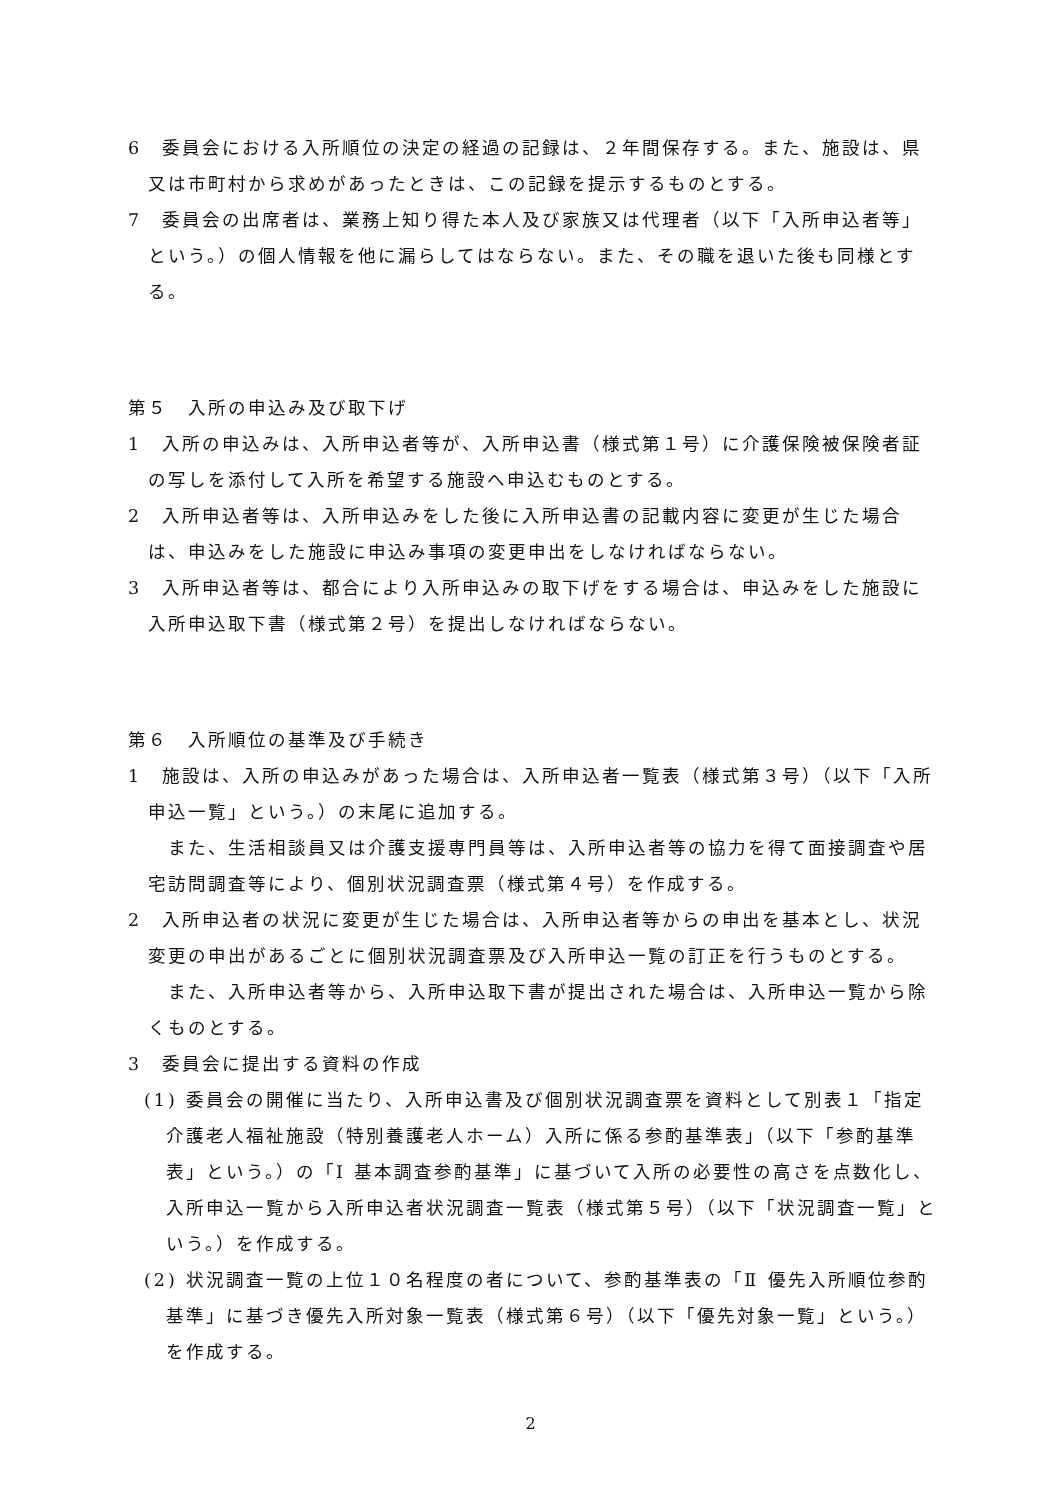6　委員会における入所順位の決定の経過の記録は、２年間保存する。また、施設は、県又は市町村から求めがあったときは、この記録を提示するものとする。
7　委員会の出席者は、業務上知り得た本人及び家族又は代理者（以下「入所申込者等」という。）の個人情報を他に漏らしてはならない。また、その職を退いた後も同様とする。
第５　入所の申込み及び取下げ
1　入所の申込みは、入所申込者等が、入所申込書（様式第１号）に介護保険被保険者証の写しを添付して入所を希望する施設へ申込むものとする。
2　入所申込者等は、入所申込みをした後に入所申込書の記載内容に変更が生じた場合は、申込みをした施設に申込み事項の変更申出をしなければならない。
3　入所申込者等は、都合により入所申込みの取下げをする場合は、申込みをした施設に入所申込取下書（様式第２号）を提出しなければならない。
第６　入所順位の基準及び手続き
1　施設は、入所の申込みがあった場合は、入所申込者一覧表（様式第３号）（以下「入所申込一覧」という。）の末尾に追加する。
また、生活相談員又は介護支援専門員等は、入所申込者等の協力を得て面接調査や居宅訪問調査等により、個別状況調査票（様式第４号）を作成する。
2　入所申込者の状況に変更が生じた場合は、入所申込者等からの申出を基本とし、状況変更の申出があるごとに個別状況調査票及び入所申込一覧の訂正を行うものとする。
また、入所申込者等から、入所申込取下書が提出された場合は、入所申込一覧から除くものとする。
3　委員会に提出する資料の作成
(1) 委員会の開催に当たり、入所申込書及び個別状況調査票を資料として別表１「指定介護老人福祉施設（特別養護老人ホーム）入所に係る参酌基準表」（以下「参酌基準表」という。）の「Ⅰ 基本調査参酌基準」に基づいて入所の必要性の高さを点数化し、入所申込一覧から入所申込者状況調査一覧表（様式第５号）（以下「状況調査一覧」という。）を作成する。
(2) 状況調査一覧の上位１０名程度の者について、参酌基準表の「Ⅱ 優先入所順位参酌基準」に基づき優先入所対象一覧表（様式第６号）（以下「優先対象一覧」という。）を作成する。
2